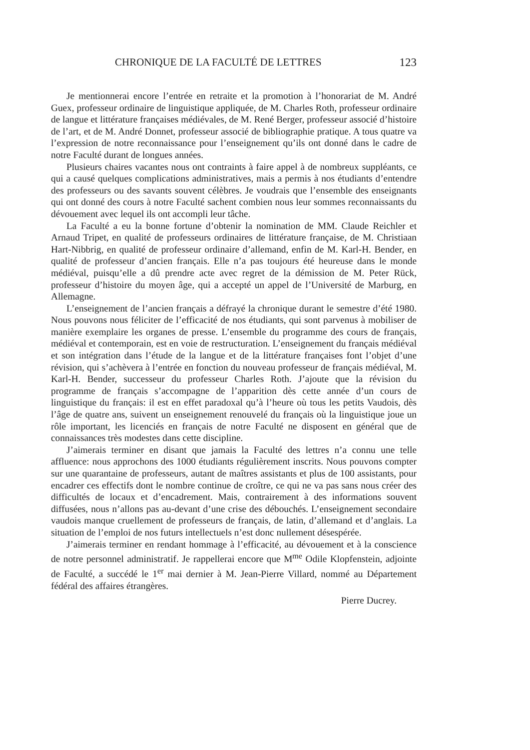CHRONIQUE DE LA FACULTÉ DE LETTRES 123
Je mentionnerai encore l’entrée en retraite et la promotion à l’honorariat de M. André Guex, professeur ordinaire de linguistique appliquée, de M. Charles Roth, professeur ordinaire de langue et littérature françaises médiévales, de M. René Berger, professeur associé d’histoire de l’art, et de M. André Donnet, professeur associé de bibliographie pratique. A tous quatre va l’expression de notre reconnaissance pour l’enseignement qu’ils ont donné dans le cadre de notre Faculté durant de longues années.
Plusieurs chaires vacantes nous ont contraints à faire appel à de nombreux suppléants, ce qui a causé quelques complications administratives, mais a permis à nos étudiants d’entendre des professeurs ou des savants souvent célèbres. Je voudrais que l’ensemble des enseignants qui ont donné des cours à notre Faculté sachent combien nous leur sommes reconnaissants du dévouement avec lequel ils ont accompli leur tâche.
La Faculté a eu la bonne fortune d’obtenir la nomination de MM. Claude Reichler et Arnaud Tripet, en qualité de professeurs ordinaires de littérature française, de M. Christiaan Hart-Nibbrig, en qualité de professeur ordinaire d’allemand, enfin de M. Karl-H. Bender, en qualité de professeur d’ancien français. Elle n’a pas toujours été heureuse dans le monde médiéval, puisqu’elle a dû prendre acte avec regret de la démission de M. Peter Rück, professeur d’histoire du moyen âge, qui a accepté un appel de l’Université de Marburg, en Allemagne.
L’enseignement de l’ancien français a défrayé la chronique durant le semestre d’été 1980. Nous pouvons nous féliciter de l’efficacité de nos étudiants, qui sont parvenus à mobiliser de manière exemplaire les organes de presse. L’ensemble du programme des cours de français, médiéval et contemporain, est en voie de restructuration. L’enseignement du français médiéval et son intégration dans l’étude de la langue et de la littérature françaises font l’objet d’une révision, qui s’achèvera à l’entrée en fonction du nouveau professeur de français médiéval, M. Karl-H. Bender, successeur du professeur Charles Roth. J’ajoute que la révision du programme de français s’accompagne de l’apparition dès cette année d’un cours de linguistique du français: il est en effet paradoxal qu’à l’heure où tous les petits Vaudois, dès l’âge de quatre ans, suivent un enseignement renouvelé du français où la linguistique joue un rôle important, les licenciés en français de notre Faculté ne disposent en général que de connaissances très modestes dans cette discipline.
J’aimerais terminer en disant que jamais la Faculté des lettres n’a connu une telle affluence: nous approchons des 1000 étudiants régulièrement inscrits. Nous pouvons compter sur une quarantaine de professeurs, autant de maîtres assistants et plus de 100 assistants, pour encadrer ces effectifs dont le nombre continue de croître, ce qui ne va pas sans nous créer des difficultés de locaux et d’encadrement. Mais, contrairement à des informations souvent diffusées, nous n’allons pas au-devant d’une crise des débouchés. L’enseignement secondaire vaudois manque cruellement de professeurs de français, de latin, d’allemand et d’anglais. La situation de l’emploi de nos futurs intellectuels n’est donc nullement désespérée.
J’aimerais terminer en rendant hommage à l’efficacité, au dévouement et à la conscience de notre personnel administratif. Je rappellerai encore que M<sup>me</sup> Odile Klopfenstein, adjointe de Faculté, a succédé le 1<sup>er</sup> mai dernier à M. Jean-Pierre Villard, nommé au Département fédéral des affaires étrangères.
Pierre Ducrey.